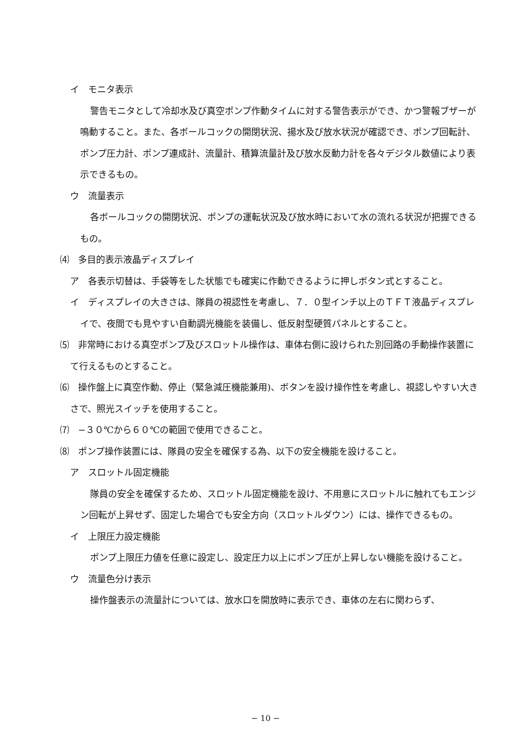イ　モニタ表示
警告モニタとして冷却水及び真空ポンプ作動タイムに対する警告表示ができ、かつ警報ブザーが鳴動すること。また、各ボールコックの開閉状況、揚水及び放水状況が確認でき、ポンプ回転計、ポンプ圧力計、ポンプ連成計、流量計、積算流量計及び放水反動力計を各々デジタル数値により表示できるもの。
ウ　流量表示
各ボールコックの開閉状況、ポンプの運転状況及び放水時において水の流れる状況が把握できるもの。
⑷　多目的表示液晶ディスプレイ
ア　各表示切替は、手袋等をした状態でも確実に作動できるように押しボタン式とすること。
イ　ディスプレイの大きさは、隊員の視認性を考慮し、７．０型インチ以上のＴＦＴ液晶ディスプレイで、夜間でも見やすい自動調光機能を装備し、低反射型硬質パネルとすること。
⑸　非常時における真空ポンプ及びスロットル操作は、車体右側に設けられた別回路の手動操作装置にて行えるものとすること。
⑹　操作盤上に真空作動、停止（緊急減圧機能兼用)、ボタンを設け操作性を考慮し、視認しやすい大きさで、照光スイッチを使用すること。
⑺　−３０℃から６０℃の範囲で使用できること。
⑻　ポンプ操作装置には、隊員の安全を確保する為、以下の安全機能を設けること。
ア　スロットル固定機能
隊員の安全を確保するため、スロットル固定機能を設け、不用意にスロットルに触れてもエンジン回転が上昇せず、固定した場合でも安全方向（スロットルダウン）には、操作できるもの。
イ　上限圧力設定機能
ポンプ上限圧力値を任意に設定し、設定圧力以上にポンプ圧が上昇しない機能を設けること。
ウ　流量色分け表示
操作盤表示の流量計については、放水口を開放時に表示でき、車体の左右に関わらず、
− 10 −